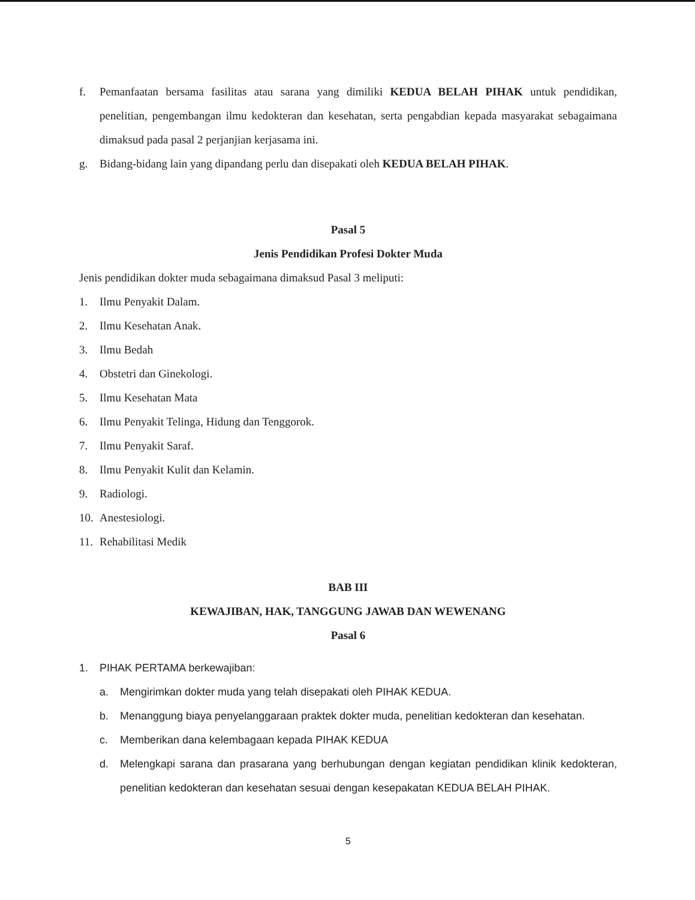f. Pemanfaatan bersama fasilitas atau sarana yang dimiliki KEDUA BELAH PIHAK untuk pendidikan, penelitian, pengembangan ilmu kedokteran dan kesehatan, serta pengabdian kepada masyarakat sebagaimana dimaksud pada pasal 2 perjanjian kerjasama ini.
g. Bidang-bidang lain yang dipandang perlu dan disepakati oleh KEDUA BELAH PIHAK.
Pasal 5
Jenis Pendidikan Profesi Dokter Muda
Jenis pendidikan dokter muda sebagaimana dimaksud Pasal 3 meliputi:
1. Ilmu Penyakit Dalam.
2. Ilmu Kesehatan Anak.
3. Ilmu Bedah
4. Obstetri dan Ginekologi.
5. Ilmu Kesehatan Mata
6. Ilmu Penyakit Telinga, Hidung dan Tenggorok.
7. Ilmu Penyakit Saraf.
8. Ilmu Penyakit Kulit dan Kelamin.
9. Radiologi.
10. Anestesiologi.
11. Rehabilitasi Medik
BAB III
KEWAJIBAN, HAK, TANGGUNG JAWAB DAN WEWENANG
Pasal 6
1. PIHAK PERTAMA berkewajiban:
a. Mengirimkan dokter muda yang telah disepakati oleh PIHAK KEDUA.
b. Menanggung biaya penyelanggaraan praktek dokter muda, penelitian kedokteran dan kesehatan.
c. Memberikan dana kelembagaan kepada PIHAK KEDUA
d. Melengkapi sarana dan prasarana yang berhubungan dengan kegiatan pendidikan klinik kedokteran, penelitian kedokteran dan kesehatan sesuai dengan kesepakatan KEDUA BELAH PIHAK.
5